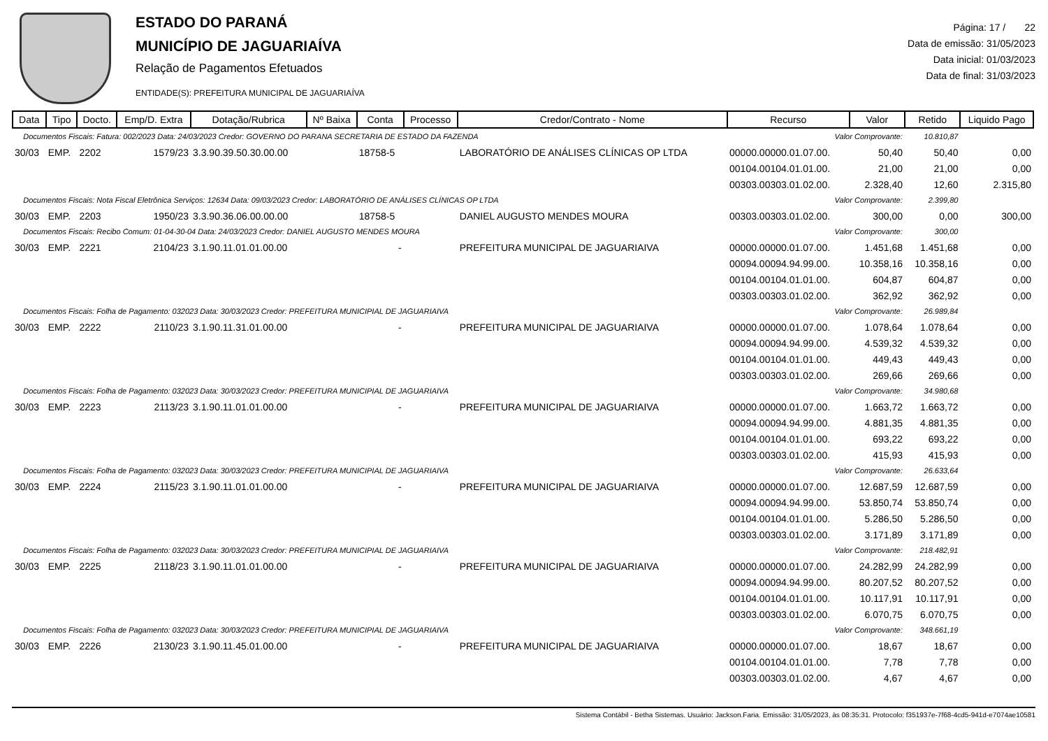ESTADO DO PARANÁ
MUNICÍPIO DE JAGUARIAÍVA
Relação de Pagamentos Efetuados
ENTIDADE(S): PREFEITURA MUNICIPAL DE JAGUARIAÍVA
Página: 17 / 22
Data de emissão: 31/05/2023
Data inicial: 01/03/2023
Data de final: 31/03/2023
| Data | Tipo | Docto. | Emp/D. Extra | Dotação/Rubrica | Nº Baixa | Conta | Processo | Credor/Contrato - Nome | Recurso | Valor | Retido | Liquido Pago |
| --- | --- | --- | --- | --- | --- | --- | --- | --- | --- | --- | --- | --- |
| Documentos Fiscais: Fatura: 002/2023 Data: 24/03/2023 Credor: GOVERNO DO PARANA SECRETARIA DE ESTADO DA FAZENDA | | | | | | | | | Valor Comprovante: | | 10.810,87 | |
| 30/03 | EMP. | 2202 | 1579/23 | 3.3.90.39.50.30.00.00 | | 18758-5 | | LABORATÓRIO DE ANÁLISES CLÍNICAS OP LTDA | 00000.00000.01.07.00. | 50,40 | 50,40 | 0,00 |
| | | | | | | | | | 00104.00104.01.01.00. | 21,00 | 21,00 | 0,00 |
| | | | | | | | | | 00303.00303.01.02.00. | 2.328,40 | 12,60 | 2.315,80 |
| Documentos Fiscais: Nota Fiscal Eletrônica Serviços: 12634 Data: 09/03/2023 Credor: LABORATÓRIO DE ANÁLISES CLÍNICAS OP LTDA | | | | | | | | | Valor Comprovante: | | 2.399,80 | |
| 30/03 | EMP. | 2203 | 1950/23 | 3.3.90.36.06.00.00.00 | | 18758-5 | | DANIEL AUGUSTO MENDES MOURA | 00303.00303.01.02.00. | 300,00 | 0,00 | 300,00 |
| Documentos Fiscais: Recibo Comum: 01-04-30-04 Data: 24/03/2023 Credor: DANIEL AUGUSTO MENDES MOURA | | | | | | | | | Valor Comprovante: | | 300,00 | |
| 30/03 | EMP. | 2221 | 2104/23 | 3.1.90.11.01.01.00.00 | | - | | PREFEITURA MUNICIPAL DE JAGUARIAIVA | 00000.00000.01.07.00. | 1.451,68 | 1.451,68 | 0,00 |
| | | | | | | | | | 00094.00094.94.99.00. | 10.358,16 | 10.358,16 | 0,00 |
| | | | | | | | | | 00104.00104.01.01.00. | 604,87 | 604,87 | 0,00 |
| | | | | | | | | | 00303.00303.01.02.00. | 362,92 | 362,92 | 0,00 |
| Documentos Fiscais: Folha de Pagamento: 032023 Data: 30/03/2023 Credor: PREFEITURA MUNICIPIAL DE JAGUARIAIVA | | | | | | | | | Valor Comprovante: | | 26.989,84 | |
| 30/03 | EMP. | 2222 | 2110/23 | 3.1.90.11.31.01.00.00 | | - | | PREFEITURA MUNICIPAL DE JAGUARIAIVA | 00000.00000.01.07.00. | 1.078,64 | 1.078,64 | 0,00 |
| | | | | | | | | | 00094.00094.94.99.00. | 4.539,32 | 4.539,32 | 0,00 |
| | | | | | | | | | 00104.00104.01.01.00. | 449,43 | 449,43 | 0,00 |
| | | | | | | | | | 00303.00303.01.02.00. | 269,66 | 269,66 | 0,00 |
| Documentos Fiscais: Folha de Pagamento: 032023 Data: 30/03/2023 Credor: PREFEITURA MUNICIPIAL DE JAGUARIAIVA | | | | | | | | | Valor Comprovante: | | 34.980,68 | |
| 30/03 | EMP. | 2223 | 2113/23 | 3.1.90.11.01.01.00.00 | | - | | PREFEITURA MUNICIPAL DE JAGUARIAIVA | 00000.00000.01.07.00. | 1.663,72 | 1.663,72 | 0,00 |
| | | | | | | | | | 00094.00094.94.99.00. | 4.881,35 | 4.881,35 | 0,00 |
| | | | | | | | | | 00104.00104.01.01.00. | 693,22 | 693,22 | 0,00 |
| | | | | | | | | | 00303.00303.01.02.00. | 415,93 | 415,93 | 0,00 |
| Documentos Fiscais: Folha de Pagamento: 032023 Data: 30/03/2023 Credor: PREFEITURA MUNICIPIAL DE JAGUARIAIVA | | | | | | | | | Valor Comprovante: | | 26.633,64 | |
| 30/03 | EMP. | 2224 | 2115/23 | 3.1.90.11.01.01.00.00 | | - | | PREFEITURA MUNICIPAL DE JAGUARIAIVA | 00000.00000.01.07.00. | 12.687,59 | 12.687,59 | 0,00 |
| | | | | | | | | | 00094.00094.94.99.00. | 53.850,74 | 53.850,74 | 0,00 |
| | | | | | | | | | 00104.00104.01.01.00. | 5.286,50 | 5.286,50 | 0,00 |
| | | | | | | | | | 00303.00303.01.02.00. | 3.171,89 | 3.171,89 | 0,00 |
| Documentos Fiscais: Folha de Pagamento: 032023 Data: 30/03/2023 Credor: PREFEITURA MUNICIPIAL DE JAGUARIAIVA | | | | | | | | | Valor Comprovante: | | 218.482,91 | |
| 30/03 | EMP. | 2225 | 2118/23 | 3.1.90.11.01.01.00.00 | | - | | PREFEITURA MUNICIPAL DE JAGUARIAIVA | 00000.00000.01.07.00. | 24.282,99 | 24.282,99 | 0,00 |
| | | | | | | | | | 00094.00094.94.99.00. | 80.207,52 | 80.207,52 | 0,00 |
| | | | | | | | | | 00104.00104.01.01.00. | 10.117,91 | 10.117,91 | 0,00 |
| | | | | | | | | | 00303.00303.01.02.00. | 6.070,75 | 6.070,75 | 0,00 |
| Documentos Fiscais: Folha de Pagamento: 032023 Data: 30/03/2023 Credor: PREFEITURA MUNICIPIAL DE JAGUARIAIVA | | | | | | | | | Valor Comprovante: | | 348.661,19 | |
| 30/03 | EMP. | 2226 | 2130/23 | 3.1.90.11.45.01.00.00 | | - | | PREFEITURA MUNICIPAL DE JAGUARIAIVA | 00000.00000.01.07.00. | 18,67 | 18,67 | 0,00 |
| | | | | | | | | | 00104.00104.01.01.00. | 7,78 | 7,78 | 0,00 |
| | | | | | | | | | 00303.00303.01.02.00. | 4,67 | 4,67 | 0,00 |
Sistema Contábil - Betha Sistemas. Usuário: Jackson.Faria. Emissão: 31/05/2023, às 08:35:31. Protocolo: f351937e-7f68-4cd5-941d-e7074ae10581